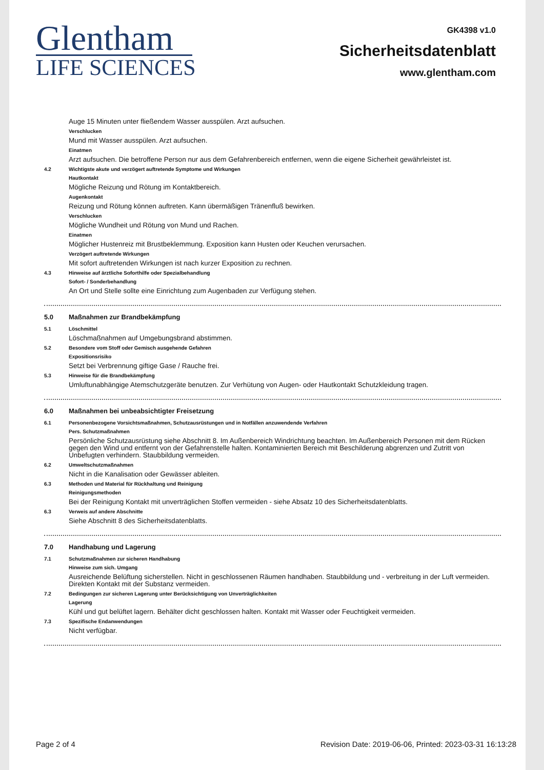Glentham
LIFE SCIENCES
GK4398 v1.0
Sicherheitsdatenblatt
www.glentham.com
Auge 15 Minuten unter fließendem Wasser ausspülen. Arzt aufsuchen.
Verschlucken
Mund mit Wasser ausspülen. Arzt aufsuchen.
Einatmen
Arzt aufsuchen. Die betroffene Person nur aus dem Gefahrenbereich entfernen, wenn die eigene Sicherheit gewährleistet ist.
4.2 Wichtigste akute und verzögert auftretende Symptome und Wirkungen
Hautkontakt
Mögliche Reizung und Rötung im Kontaktbereich.
Augenkontakt
Reizung und Rötung können auftreten. Kann übermäßigen Tränenfluß bewirken.
Verschlucken
Mögliche Wundheit und Rötung von Mund und Rachen.
Einatmen
Möglicher Hustenreiz mit Brustbeklemmung. Exposition kann Husten oder Keuchen verursachen.
Verzögert auftretende Wirkungen
Mit sofort auftretenden Wirkungen ist nach kurzer Exposition zu rechnen.
4.3 Hinweise auf ärztliche Soforthilfe oder Spezialbehandlung
Sofort- / Sonderbehandlung
An Ort und Stelle sollte eine Einrichtung zum Augenbaden zur Verfügung stehen.
5.0 Maßnahmen zur Brandbekämpfung
5.1 Löschmittel
Löschmaßnahmen auf Umgebungsbrand abstimmen.
5.2 Besondere vom Stoff oder Gemisch ausgehende Gefahren
Expositionsrisiko
Setzt bei Verbrennung giftige Gase / Rauche frei.
5.3 Hinweise für die Brandbekämpfung
Umluftunabhängige Atemschutzgeräte benutzen. Zur Verhütung von Augen- oder Hautkontakt Schutzkleidung tragen.
6.0 Maßnahmen bei unbeabsichtigter Freisetzung
6.1 Personenbezogene Vorsichtsmaßnahmen, Schutzausrüstungen und in Notfällen anzuwendende Verfahren
Pers. Schutzmaßnahmen
Persönliche Schutzausrüstung siehe Abschnitt 8. Im Außenbereich Windrichtung beachten. Im Außenbereich Personen mit dem Rücken gegen den Wind und entfernt von der Gefahrenstelle halten. Kontaminierten Bereich mit Beschilderung abgrenzen und Zutritt von Unbefugten verhindern. Staubbildung vermeiden.
6.2 Umweltschutzmaßnahmen
Nicht in die Kanalisation oder Gewässer ableiten.
6.3 Methoden und Material für Rückhaltung und Reinigung
Reinigungsmethoden
Bei der Reinigung Kontakt mit unverträglichen Stoffen vermeiden - siehe Absatz 10 des Sicherheitsdatenblatts.
6.3 Verweis auf andere Abschnitte
Siehe Abschnitt 8 des Sicherheitsdatenblatts.
7.0 Handhabung und Lagerung
7.1 Schutzmaßnahmen zur sicheren Handhabung
Hinweise zum sich. Umgang
Ausreichende Belüftung sicherstellen. Nicht in geschlossenen Räumen handhaben. Staubbildung und - verbreitung in der Luft vermeiden. Direkten Kontakt mit der Substanz vermeiden.
7.2 Bedingungen zur sicheren Lagerung unter Berücksichtigung von Unverträglichkeiten
Lagerung
Kühl und gut belüftet lagern. Behälter dicht geschlossen halten. Kontakt mit Wasser oder Feuchtigkeit vermeiden.
7.3 Spezifische Endanwendungen
Nicht verfügbar.
Page 2 of 4 Revision Date: 2019-06-06, Printed: 2023-03-31 16:13:28